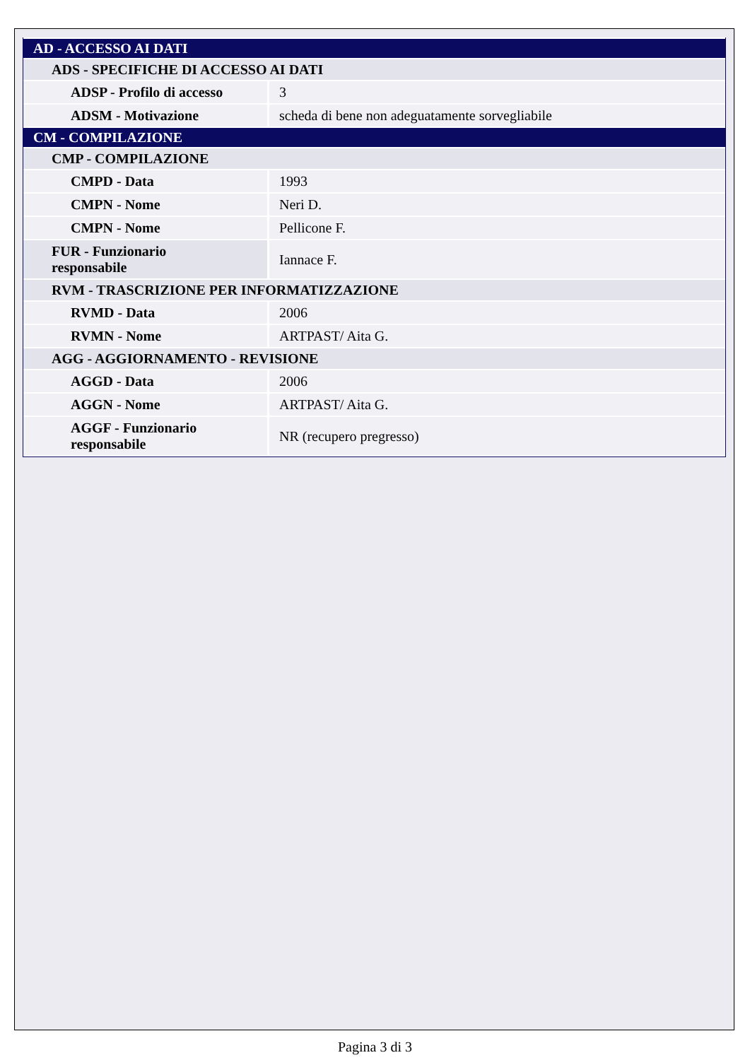| AD - ACCESSO AI DATI | |
| ADS - SPECIFICHE DI ACCESSO AI DATI | |
| ADSP - Profilo di accesso | 3 |
| ADSM - Motivazione | scheda di bene non adeguatamente sorvegliabile |
| CM - COMPILAZIONE | |
| CMP - COMPILAZIONE | |
| CMPD - Data | 1993 |
| CMPN - Nome | Neri D. |
| CMPN - Nome | Pellicone F. |
| FUR - Funzionario responsabile | Iannace F. |
| RVM - TRASCRIZIONE PER INFORMATIZZAZIONE | |
| RVMD - Data | 2006 |
| RVMN - Nome | ARTPAST/ Aita G. |
| AGG - AGGIORNAMENTO - REVISIONE | |
| AGGD - Data | 2006 |
| AGGN - Nome | ARTPAST/ Aita G. |
| AGGF - Funzionario responsabile | NR (recupero pregresso) |
Pagina 3 di 3